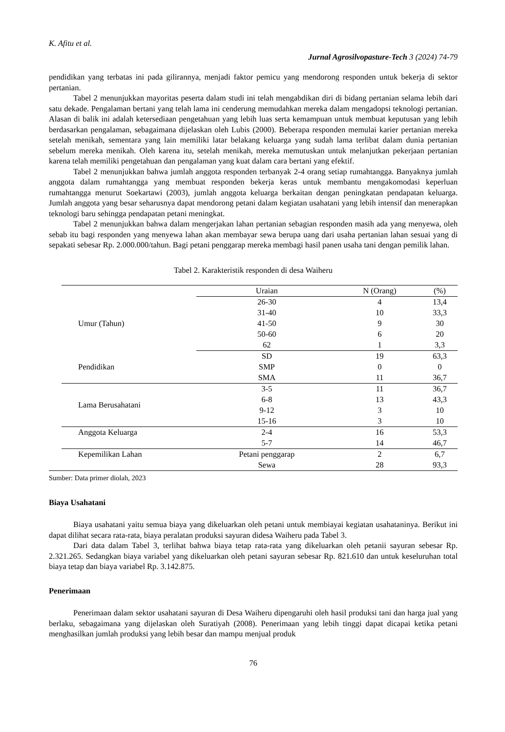K. Afitu et al.
Jurnal Agrosilvopasture-Tech 3 (2024) 74-79
pendidikan yang terbatas ini pada gilirannya, menjadi faktor pemicu yang mendorong responden untuk bekerja di sektor pertanian.
Tabel 2 menunjukkan mayoritas peserta dalam studi ini telah mengabdikan diri di bidang pertanian selama lebih dari satu dekade. Pengalaman bertani yang telah lama ini cenderung memudahkan mereka dalam mengadopsi teknologi pertanian. Alasan di balik ini adalah ketersediaan pengetahuan yang lebih luas serta kemampuan untuk membuat keputusan yang lebih berdasarkan pengalaman, sebagaimana dijelaskan oleh Lubis (2000). Beberapa responden memulai karier pertanian mereka setelah menikah, sementara yang lain memiliki latar belakang keluarga yang sudah lama terlibat dalam dunia pertanian sebelum mereka menikah. Oleh karena itu, setelah menikah, mereka memutuskan untuk melanjutkan pekerjaan pertanian karena telah memiliki pengetahuan dan pengalaman yang kuat dalam cara bertani yang efektif.
Tabel 2 menunjukkan bahwa jumlah anggota responden terbanyak 2-4 orang setiap rumahtangga. Banyaknya jumlah anggota dalam rumahtangga yang membuat responden bekerja keras untuk membantu mengakomodasi keperluan rumahtangga menurut Soekartawi (2003), jumlah anggota keluarga berkaitan dengan peningkatan pendapatan keluarga. Jumlah anggota yang besar seharusnya dapat mendorong petani dalam kegiatan usahatani yang lebih intensif dan menerapkan teknologi baru sehingga pendapatan petani meningkat.
Tabel 2 menunjukkan bahwa dalam mengerjakan lahan pertanian sebagian responden masih ada yang menyewa, oleh sebab itu bagi responden yang menyewa lahan akan membayar sewa berupa uang dari usaha pertanian lahan sesuai yang di sepakati sebesar Rp. 2.000.000/tahun. Bagi petani penggarap mereka membagi hasil panen usaha tani dengan pemilik lahan.
Tabel 2. Karakteristik responden di desa Waiheru
| | Uraian | N (Orang) | (%) |
| Umur (Tahun) | 26-30 | 4 | 13,4 |
| | 31-40 | 10 | 33,3 |
| | 41-50 | 9 | 30 |
| | 50-60 | 6 | 20 |
| | 62 | 1 | 3,3 |
| Pendidikan | SD | 19 | 63,3 |
| | SMP | 0 | 0 |
| | SMA | 11 | 36,7 |
| Lama Berusahatani | 3-5 | 11 | 36,7 |
| | 6-8 | 13 | 43,3 |
| | 9-12 | 3 | 10 |
| | 15-16 | 3 | 10 |
| Anggota Keluarga | 2-4 | 16 | 53,3 |
| | 5-7 | 14 | 46,7 |
| Kepemilikan Lahan | Petani penggarap | 2 | 6,7 |
| | Sewa | 28 | 93,3 |
Sumber: Data primer diolah, 2023
Biaya Usahatani
Biaya usahatani yaitu semua biaya yang dikeluarkan oleh petani untuk membiayai kegiatan usahataninya. Berikut ini dapat dilihat secara rata-rata, biaya peralatan produksi sayuran didesa Waiheru pada Tabel 3.
Dari data dalam Tabel 3, terlihat bahwa biaya tetap rata-rata yang dikeluarkan oleh petanii sayuran sebesar Rp. 2.321.265. Sedangkan biaya variabel yang dikeluarkan oleh petani sayuran sebesar Rp. 821.610 dan untuk keseluruhan total biaya tetap dan biaya variabel Rp. 3.142.875.
Penerimaan
Penerimaan dalam sektor usahatani sayuran di Desa Waiheru dipengaruhi oleh hasil produksi tani dan harga jual yang berlaku, sebagaimana yang dijelaskan oleh Suratiyah (2008). Penerimaan yang lebih tinggi dapat dicapai ketika petani menghasilkan jumlah produksi yang lebih besar dan mampu menjual produk
76